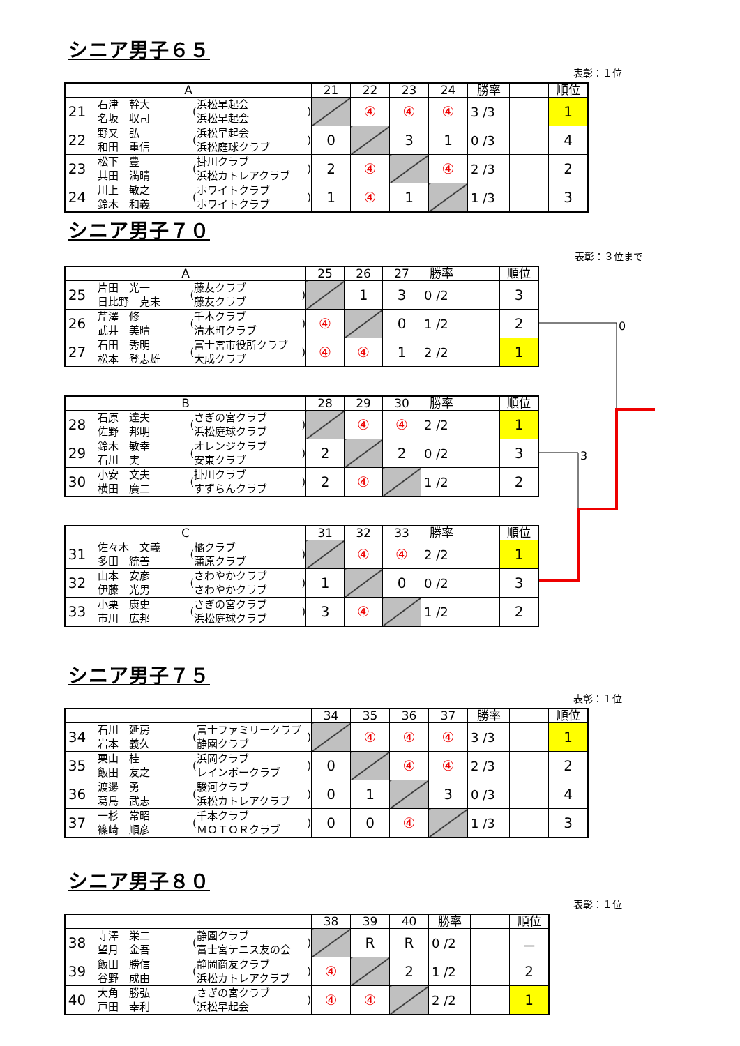シニア男子６５
表彰：１位
| A | | | 21 | 22 | 23 | 24 | 勝率 | | 順位 |
| --- | --- | --- | --- | --- | --- | --- | --- | --- | --- |
| 21 | 石津 幹大 名坂 収司 | ( 浜松早起会 浜松早起会 ) | | ④ | ④ | ④ | 3 /3 | | 1 |
| 22 | 野又 弘 和田 重信 | ( 浜松早起会 浜松庭球クラブ ) | 0 | | 3 | 1 | 0 /3 | | 4 |
| 23 | 松下 豊 其田 満晴 | ( 掛川クラブ 浜松カトレアクラブ ) | 2 | ④ | | ④ | 2 /3 | | 2 |
| 24 | 川上 敏之 鈴木 和義 | ( ホワイトクラブ ホワイトクラブ ) | 1 | ④ | 1 | | 1 /3 | | 3 |
シニア男子７０
表彰：３位まで
| A | | | 25 | 26 | 27 | 勝率 | | 順位 |
| --- | --- | --- | --- | --- | --- | --- | --- | --- |
| 25 | 片田 光一 日比野 克未 | ( 藤友クラブ 藤友クラブ ) | | 1 | 3 | 0 /2 | | 3 |
| 26 | 芹澤 修 武井 美晴 | ( 千本クラブ 清水町クラブ ) | ④ | | 0 | 1 /2 | | 2 |
| 27 | 石田 秀明 松本 登志雄 | ( 富士宮市役所クラブ 大成クラブ ) | ④ | ④ | 1 | 2 /2 | | 1 |
| B | | | 28 | 29 | 30 | 勝率 | | 順位 |
| --- | --- | --- | --- | --- | --- | --- | --- | --- |
| 28 | 石原 達夫 佐野 邦明 | ( さぎの宮クラブ 浜松庭球クラブ ) | | ④ | ④ | 2 /2 | | 1 |
| 29 | 鈴木 敏幸 石川 実 | ( オレンジクラブ 安東クラブ ) | 2 | | 2 | 0 /2 | | 3 |
| 30 | 小安 文夫 横田 廣二 | ( 掛川クラブ すずらんクラブ ) | 2 | ④ | | 1 /2 | | 2 |
| C | | | 31 | 32 | 33 | 勝率 | | 順位 |
| --- | --- | --- | --- | --- | --- | --- | --- | --- |
| 31 | 佐々木 文義 多田 統善 | ( 橘クラブ 蒲原クラブ ) | | ④ | ④ | 2 /2 | | 1 |
| 32 | 山本 安彦 伊藤 光男 | ( さわやかクラブ さわやかクラブ ) | 1 | | 0 | 0 /2 | | 3 |
| 33 | 小栗 康史 市川 広邦 | ( さぎの宮クラブ 浜松庭球クラブ ) | 3 | ④ | | 1 /2 | | 2 |
0
3
シニア男子７５
表彰：１位
| | | | 34 | 35 | 36 | 37 | 勝率 | | 順位 |
| --- | --- | --- | --- | --- | --- | --- | --- | --- | --- |
| 34 | 石川 延房 岩本 義久 | ( 富士ファミリークラブ 静園クラブ ) | | ④ | ④ | ④ | 3 /3 | | 1 |
| 35 | 栗山 桂 飯田 友之 | ( 浜岡クラブ レインボークラブ ) | 0 | | ④ | ④ | 2 /3 | | 2 |
| 36 | 渡邊 勇 葛島 武志 | ( 駿河クラブ 浜松カトレアクラブ ) | 0 | 1 | | 3 | 0 /3 | | 4 |
| 37 | 一杉 常昭 篠崎 順彦 | ( 千本クラブ ＭＯＴＯＲクラブ ) | 0 | 0 | ④ | | 1 /3 | | 3 |
シニア男子８０
表彰：１位
| | | | 38 | 39 | 40 | 勝率 | | 順位 |
| --- | --- | --- | --- | --- | --- | --- | --- | --- |
| 38 | 寺澤 栄二 望月 金吾 | ( 静園クラブ 富士宮テニス友の会 ) | | R | R | 0 /2 | | － |
| 39 | 飯田 勝信 谷野 成由 | ( 静岡商友クラブ 浜松カトレアクラブ ) | ④ | | 2 | 1 /2 | | 2 |
| 40 | 大角 勝弘 戸田 幸利 | ( さぎの宮クラブ 浜松早起会 ) | ④ | ④ | | 2 /2 | | 1 |